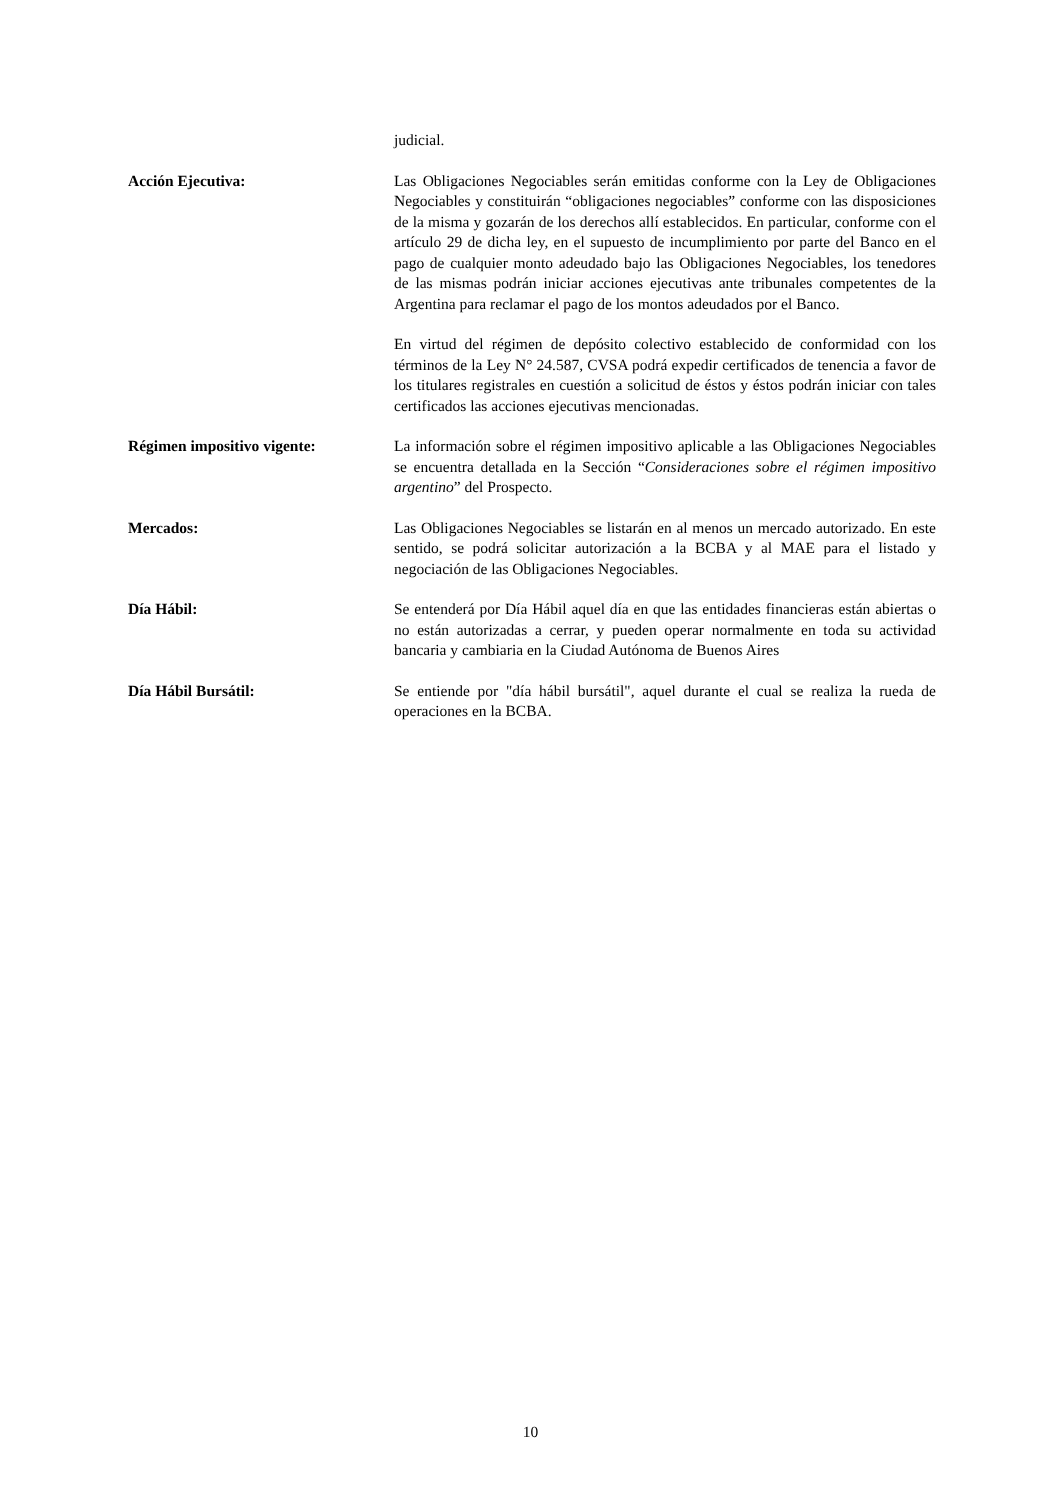judicial.
Acción Ejecutiva: Las Obligaciones Negociables serán emitidas conforme con la Ley de Obligaciones Negociables y constituirán “obligaciones negociables” conforme con las disposiciones de la misma y gozarán de los derechos allí establecidos. En particular, conforme con el artículo 29 de dicha ley, en el supuesto de incumplimiento por parte del Banco en el pago de cualquier monto adeudado bajo las Obligaciones Negociables, los tenedores de las mismas podrán iniciar acciones ejecutivas ante tribunales competentes de la Argentina para reclamar el pago de los montos adeudados por el Banco.
En virtud del régimen de depósito colectivo establecido de conformidad con los términos de la Ley N° 24.587, CVSA podrá expedir certificados de tenencia a favor de los titulares registrales en cuestión a solicitud de éstos y éstos podrán iniciar con tales certificados las acciones ejecutivas mencionadas.
Régimen impositivo vigente: La información sobre el régimen impositivo aplicable a las Obligaciones Negociables se encuentra detallada en la Sección “Consideraciones sobre el régimen impositivo argentino” del Prospecto.
Mercados: Las Obligaciones Negociables se listarán en al menos un mercado autorizado. En este sentido, se podrá solicitar autorización a la BCBA y al MAE para el listado y negociación de las Obligaciones Negociables.
Día Hábil: Se entenderá por Día Hábil aquel día en que las entidades financieras están abiertas o no están autorizadas a cerrar, y pueden operar normalmente en toda su actividad bancaria y cambiaria en la Ciudad Autónoma de Buenos Aires
Día Hábil Bursátil: Se entiende por "día hábil bursátil", aquel durante el cual se realiza la rueda de operaciones en la BCBA.
10